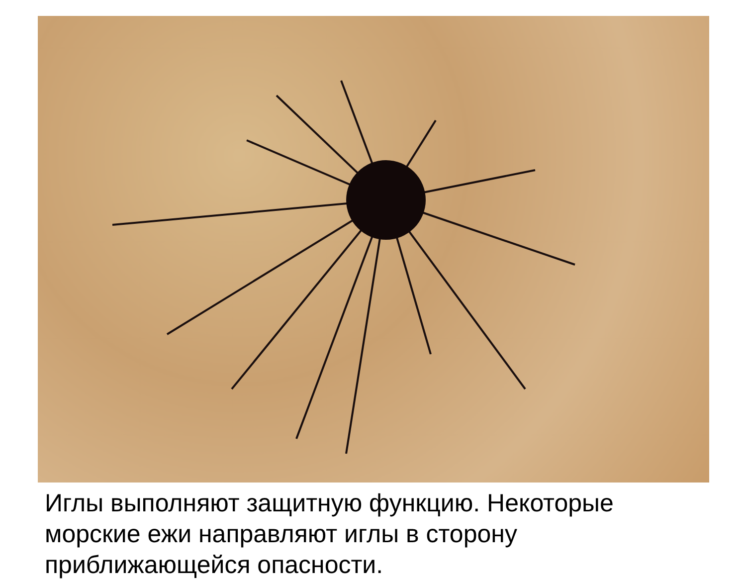Иглы выполняют защитную функцию. Некоторые морские ежи направляют иглы в сторону приближающейся опасности.